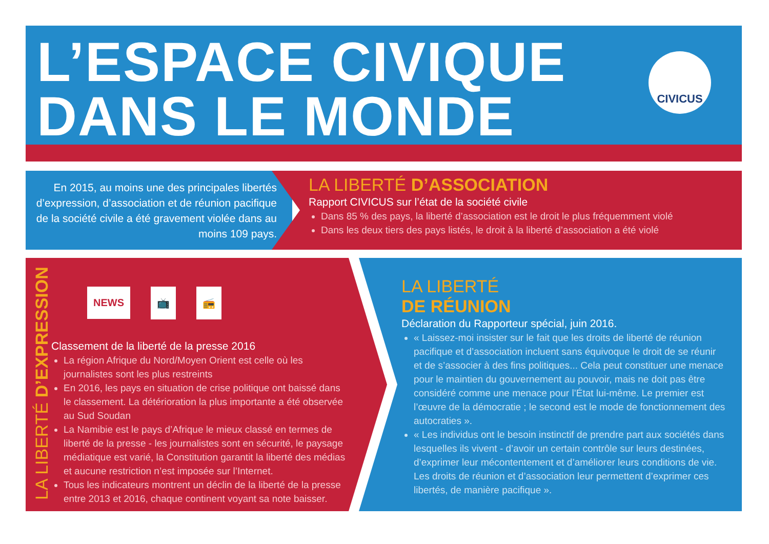L’ESPACE CIVIQUE
DANS LE MONDE
CIVICUS
En 2015, au moins une des principales libertés d’expression, d’association et de réunion pacifique de la société civile a été gravement violée dans au moins 109 pays.
LA LIBERTÉ D’ASSOCIATION
Rapport CIVICUS sur l’état de la société civile
Dans 85 % des pays, la liberté d’association est le droit le plus fréquemment violé
Dans les deux tiers des pays listés, le droit à la liberté d’association a été violé
LA LIBERTÉ D’EXPRESSION
NEWS 📺 📻
Classement de la liberté de la presse 2016
La région Afrique du Nord/Moyen Orient est celle où les journalistes sont les plus restreints
En 2016, les pays en situation de crise politique ont baissé dans le classement. La détérioration la plus importante a été observée au Sud Soudan
La Namibie est le pays d’Afrique le mieux classé en termes de liberté de la presse - les journalistes sont en sécurité, le paysage médiatique est varié, la Constitution garantit la liberté des médias et aucune restriction n’est imposée sur l’Internet.
Tous les indicateurs montrent un déclin de la liberté de la presse entre 2013 et 2016, chaque continent voyant sa note baisser.
LA LIBERTÉ
DE RÉUNION
Déclaration du Rapporteur spécial, juin 2016.
« Laissez-moi insister sur le fait que les droits de liberté de réunion pacifique et d’association incluent sans équivoque le droit de se réunir et de s’associer à des fins politiques... Cela peut constituer une menace pour le maintien du gouvernement au pouvoir, mais ne doit pas être considéré comme une menace pour l’État lui-même. Le premier est l’œuvre de la démocratie ; le second est le mode de fonctionnement des autocraties ».
« Les individus ont le besoin instinctif de prendre part aux sociétés dans lesquelles ils vivent - d’avoir un certain contrôle sur leurs destinées, d’exprimer leur mécontentement et d’améliorer leurs conditions de vie. Les droits de réunion et d’association leur permettent d’exprimer ces libertés, de manière pacifique ».